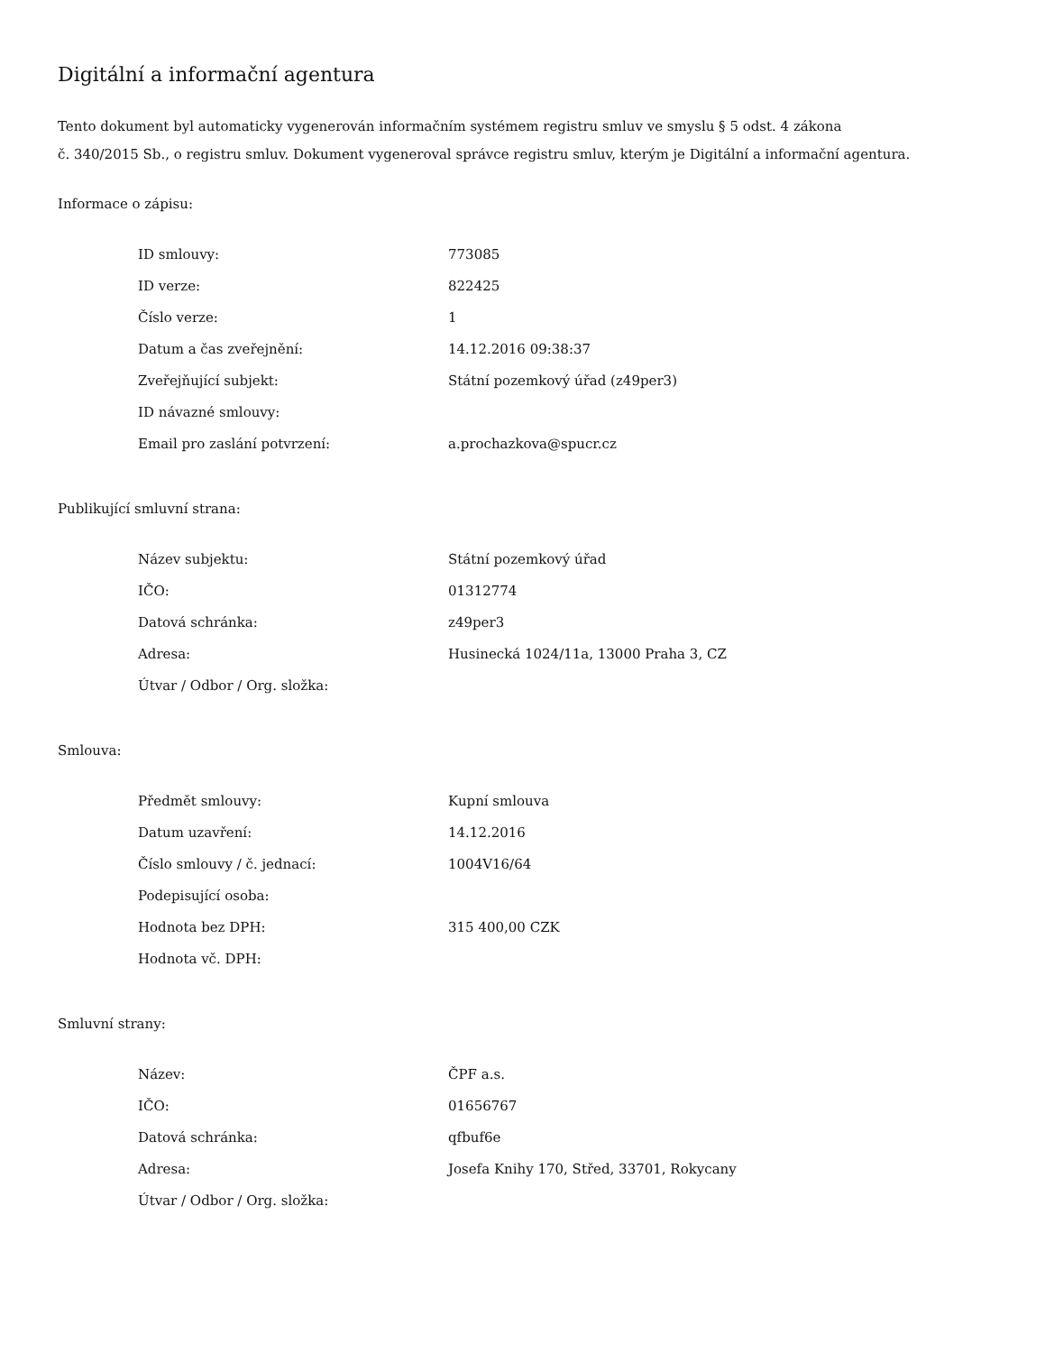Digitální a informační agentura
Tento dokument byl automaticky vygenerován informačním systémem registru smluv ve smyslu § 5 odst. 4 zákona
č. 340/2015 Sb., o registru smluv. Dokument vygeneroval správce registru smluv, kterým je Digitální a informační agentura.
Informace o zápisu:
| ID smlouvy: | 773085 |
| ID verze: | 822425 |
| Číslo verze: | 1 |
| Datum a čas zveřejnění: | 14.12.2016 09:38:37 |
| Zveřejňující subjekt: | Státní pozemkový úřad (z49per3) |
| ID návazné smlouvy: | |
| Email pro zaslání potvrzení: | a.prochazkova@spucr.cz |
Publikující smluvní strana:
| Název subjektu: | Státní pozemkový úřad |
| IČO: | 01312774 |
| Datová schránka: | z49per3 |
| Adresa: | Husinecká 1024/11a, 13000 Praha 3, CZ |
| Útvar / Odbor / Org. složka: | |
Smlouva:
| Předmět smlouvy: | Kupní smlouva |
| Datum uzavření: | 14.12.2016 |
| Číslo smlouvy / č. jednací: | 1004V16/64 |
| Podepisující osoba: | |
| Hodnota bez DPH: | 315 400,00 CZK |
| Hodnota vč. DPH: | |
Smluvní strany:
| Název: | ČPF a.s. |
| IČO: | 01656767 |
| Datová schránka: | qfbuf6e |
| Adresa: | Josefa Knihy 170, Střed, 33701, Rokycany |
| Útvar / Odbor / Org. složka: | |